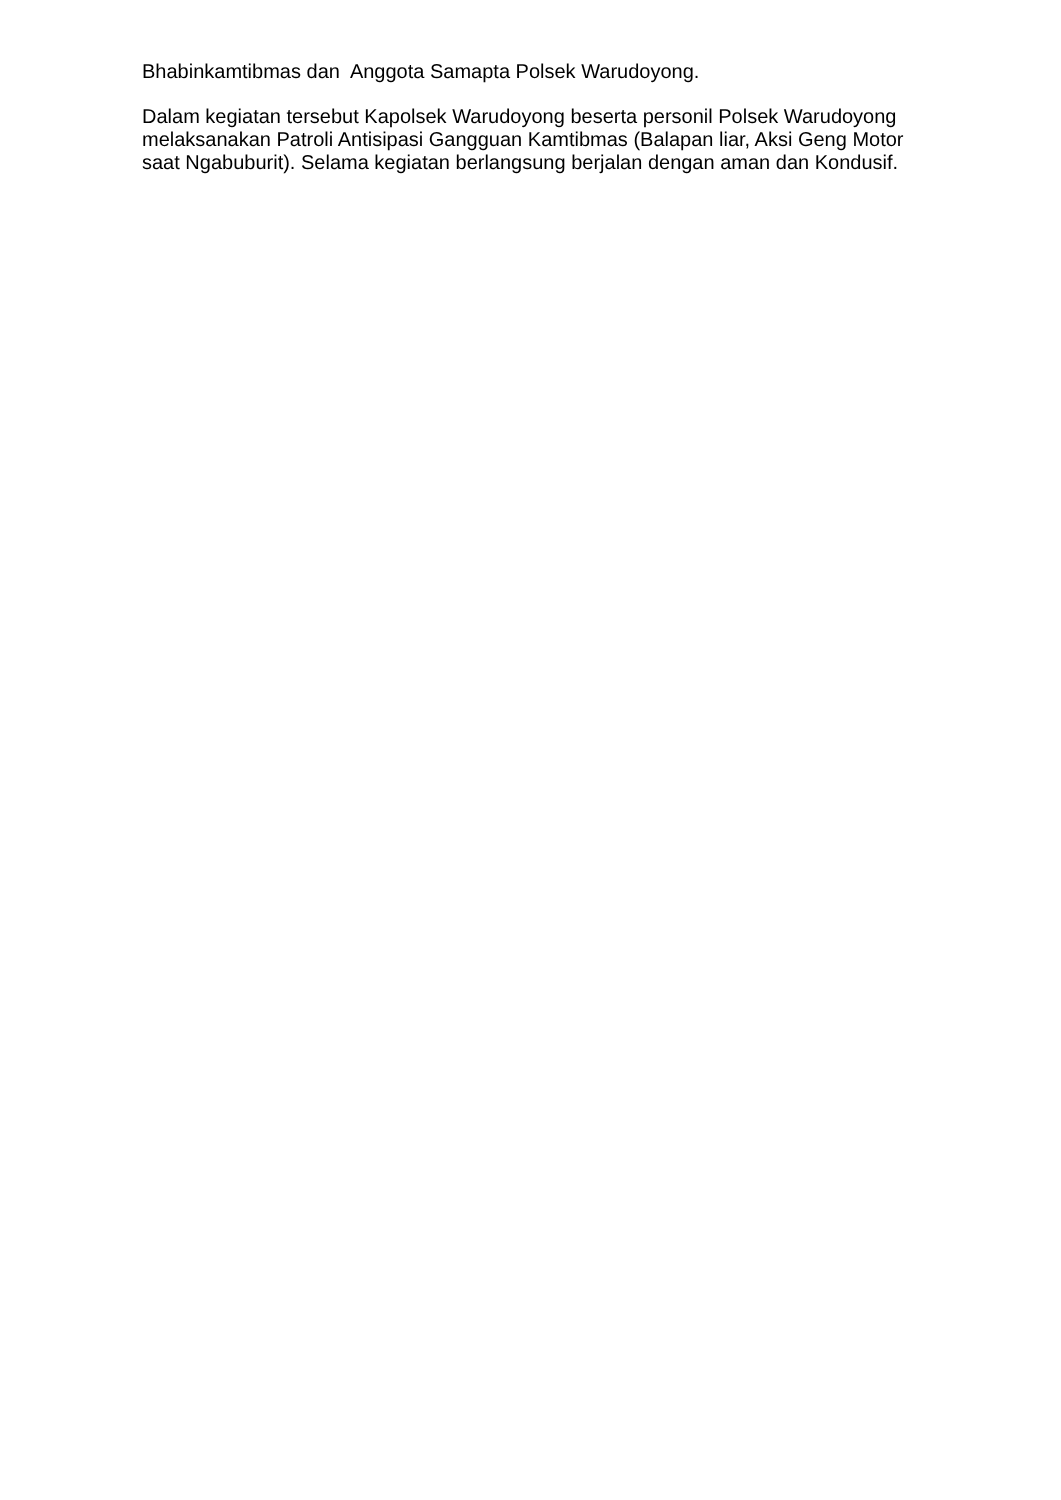Bhabinkamtibmas dan Anggota Samapta Polsek Warudoyong.
Dalam kegiatan tersebut Kapolsek Warudoyong beserta personil Polsek Warudoyong melaksanakan Patroli Antisipasi Gangguan Kamtibmas (Balapan liar, Aksi Geng Motor saat Ngabuburit). Selama kegiatan berlangsung berjalan dengan aman dan Kondusif.